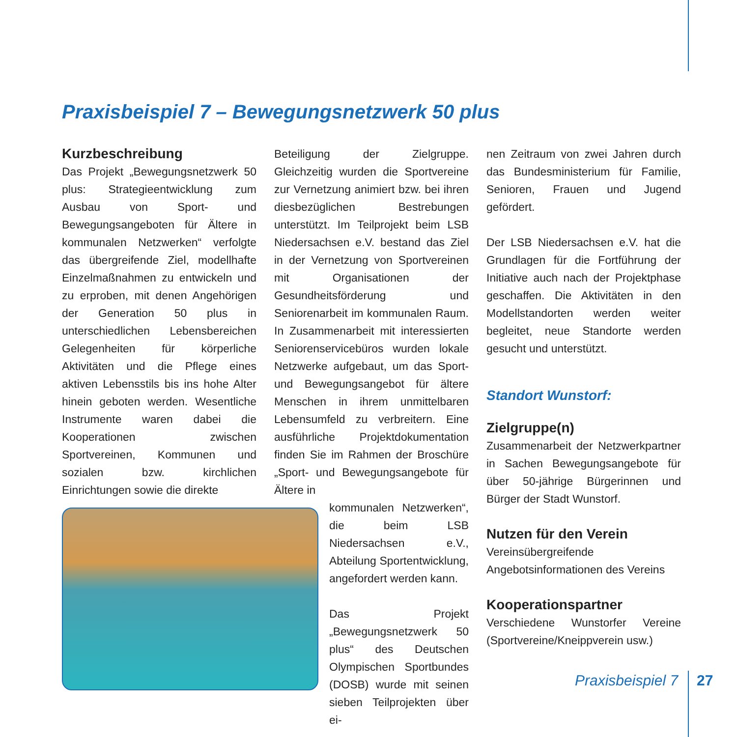Praxisbeispiel 7 – Bewegungsnetzwerk 50 plus
Kurzbeschreibung
Das Projekt „Bewegungsnetzwerk 50 plus: Strategieentwicklung zum Ausbau von Sport- und Bewegungsangeboten für Ältere in kommunalen Netzwerken“ verfolgte das übergreifende Ziel, modellhafte Einzelmaßnahmen zu entwickeln und zu erproben, mit denen Angehörigen der Generation 50 plus in unterschiedlichen Lebensbereichen Gelegenheiten für körperliche Aktivitäten und die Pflege eines aktiven Lebensstils bis ins hohe Alter hinein geboten werden. Wesentliche Instrumente waren dabei die Kooperationen zwischen Sportvereinen, Kommunen und sozialen bzw. kirchlichen Einrichtungen sowie die direkte
Beteiligung der Zielgruppe. Gleichzeitig wurden die Sportvereine zur Vernetzung animiert bzw. bei ihren diesbezüglichen Bestrebungen unterstützt. Im Teilprojekt beim LSB Niedersachsen e.V. bestand das Ziel in der Vernetzung von Sportvereinen mit Organisationen der Gesundheitsförderung und Seniorenarbeit im kommunalen Raum. In Zusammenarbeit mit interessierten Seniorenservicebüros wurden lokale Netzwerke aufgebaut, um das Sport- und Bewegungsangebot für ältere Menschen in ihrem unmittelbaren Lebensumfeld zu verbreitern. Eine ausführliche Projektdokumentation finden Sie im Rahmen der Broschüre „Sport- und Bewegungsangebote für Ältere in
kommunalen Netzwerken“, die beim LSB Niedersachsen e.V., Abteilung Sportentwicklung, angefordert werden kann.
Das Projekt „Bewegungsnetzwerk 50 plus“ des Deutschen Olympischen Sportbundes (DOSB) wurde mit seinen sieben Teilprojekten über ei-
nen Zeitraum von zwei Jahren durch das Bundesministerium für Familie, Senioren, Frauen und Jugend gefördert.
Der LSB Niedersachsen e.V. hat die Grundlagen für die Fortführung der Initiative auch nach der Projektphase geschaffen. Die Aktivitäten in den Modellstandorten werden weiter begleitet, neue Standorte werden gesucht und unterstützt.
Standort Wunstorf:
Zielgruppe(n)
Zusammenarbeit der Netzwerkpartner in Sachen Bewegungsangebote für über 50-jährige Bürgerinnen und Bürger der Stadt Wunstorf.
Nutzen für den Verein
Vereinsübergreifende Angebotsinformationen des Vereins
Kooperationspartner
Verschiedene Wunstorfer Vereine (Sportvereine/Kneippverein usw.)
Praxisbeispiel 7 27